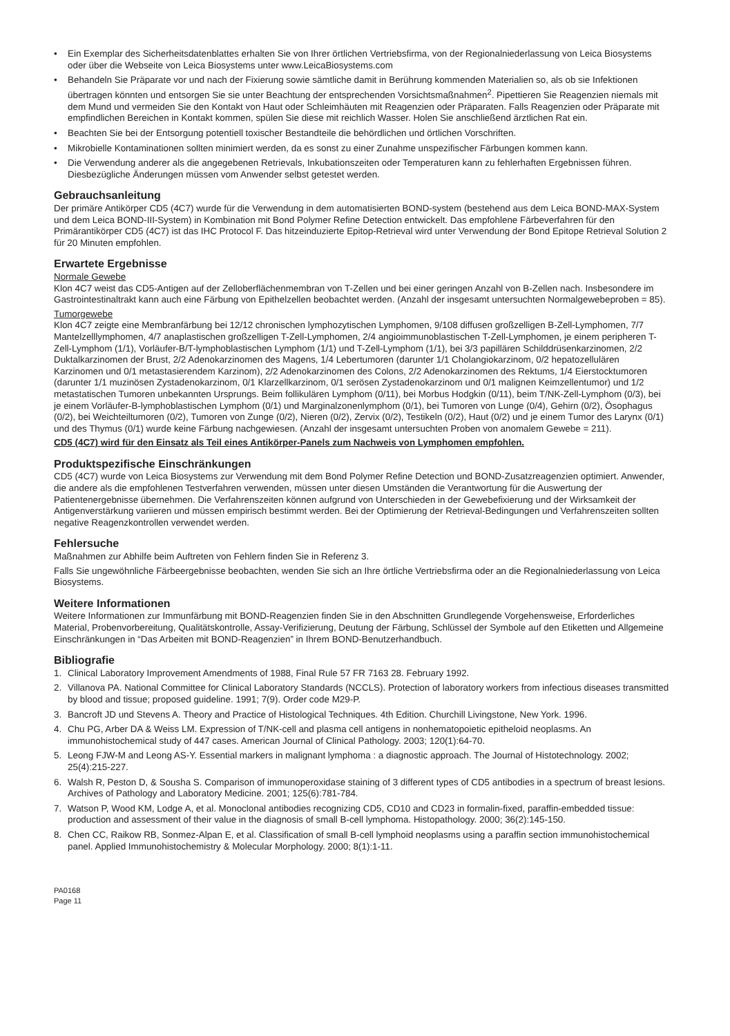• Ein Exemplar des Sicherheitsdatenblattes erhalten Sie von Ihrer örtlichen Vertriebsfirma, von der Regionalniederlassung von Leica Biosystems oder über die Webseite von Leica Biosystems unter www.LeicaBiosystems.com
• Behandeln Sie Präparate vor und nach der Fixierung sowie sämtliche damit in Berührung kommenden Materialien so, als ob sie Infektionen übertragen könnten und entsorgen Sie sie unter Beachtung der entsprechenden Vorsichtsmaßnahmen<sup>2</sup>. Pipettieren Sie Reagenzien niemals mit dem Mund und vermeiden Sie den Kontakt von Haut oder Schleimhäuten mit Reagenzien oder Präparaten. Falls Reagenzien oder Präparate mit empfindlichen Bereichen in Kontakt kommen, spülen Sie diese mit reichlich Wasser. Holen Sie anschließend ärztlichen Rat ein.
• Beachten Sie bei der Entsorgung potentiell toxischer Bestandteile die behördlichen und örtlichen Vorschriften.
• Mikrobielle Kontaminationen sollten minimiert werden, da es sonst zu einer Zunahme unspezifischer Färbungen kommen kann.
• Die Verwendung anderer als die angegebenen Retrievals, Inkubationszeiten oder Temperaturen kann zu fehlerhaften Ergebnissen führen. Diesbezügliche Änderungen müssen vom Anwender selbst getestet werden.
Gebrauchsanleitung
Der primäre Antikörper CD5 (4C7) wurde für die Verwendung in dem automatisierten BOND-system (bestehend aus dem Leica BOND-MAX-System und dem Leica BOND-III-System) in Kombination mit Bond Polymer Refine Detection entwickelt. Das empfohlene Färbeverfahren für den Primärantikörper CD5 (4C7) ist das IHC Protocol F. Das hitzeinduzierte Epitop-Retrieval wird unter Verwendung der Bond Epitope Retrieval Solution 2 für 20 Minuten empfohlen.
Erwartete Ergebnisse
Normale Gewebe
Klon 4C7 weist das CD5-Antigen auf der Zelloberflächenmembran von T-Zellen und bei einer geringen Anzahl von B-Zellen nach. Insbesondere im Gastrointestinaltrakt kann auch eine Färbung von Epithelzellen beobachtet werden. (Anzahl der insgesamt untersuchten Normalgewebeproben = 85).
Tumorgewebe
Klon 4C7 zeigte eine Membranfärbung bei 12/12 chronischen lymphozytischen Lymphomen, 9/108 diffusen großzelligen B-Zell-Lymphomen, 7/7 Mantelzelllymphomen, 4/7 anaplastischen großzelligen T-Zell-Lymphomen, 2/4 angioimmunoblastischen T-Zell-Lymphomen, je einem peripheren T-Zell-Lymphom (1/1), Vorläufer-B/T-lymphoblastischen Lymphom (1/1) und T-Zell-Lymphom (1/1), bei 3/3 papillären Schilddrüsenkarzinomen, 2/2 Duktalkarzinomen der Brust, 2/2 Adenokarzinomen des Magens, 1/4 Lebertumoren (darunter 1/1 Cholangiokarzinom, 0/2 hepatozellulären Karzinomen und 0/1 metastasierendem Karzinom), 2/2 Adenokarzinomen des Colons, 2/2 Adenokarzinomen des Rektums, 1/4 Eierstocktumoren (darunter 1/1 muzinösen Zystadenokarzinom, 0/1 Klarzellkarzinom, 0/1 serösen Zystadenokarzinom und 0/1 malignen Keimzellentumor) und 1/2 metastatischen Tumoren unbekannten Ursprungs. Beim follikulären Lymphom (0/11), bei Morbus Hodgkin (0/11), beim T/NK-Zell-Lymphom (0/3), bei je einem Vorläufer-B-lymphoblastischen Lymphom (0/1) und Marginalzonenlymphom (0/1), bei Tumoren von Lunge (0/4), Gehirn (0/2), Ösophagus (0/2), bei Weichteiltumoren (0/2), Tumoren von Zunge (0/2), Nieren (0/2), Zervix (0/2), Testikeln (0/2), Haut (0/2) und je einem Tumor des Larynx (0/1) und des Thymus (0/1) wurde keine Färbung nachgewiesen. (Anzahl der insgesamt untersuchten Proben von anomalem Gewebe = 211).
CD5 (4C7) wird für den Einsatz als Teil eines Antikörper-Panels zum Nachweis von Lymphomen empfohlen.
Produktspezifische Einschränkungen
CD5 (4C7) wurde von Leica Biosystems zur Verwendung mit dem Bond Polymer Refine Detection und BOND-Zusatzreagenzien optimiert. Anwender, die andere als die empfohlenen Testverfahren verwenden, müssen unter diesen Umständen die Verantwortung für die Auswertung der Patientenergebnisse übernehmen. Die Verfahrenszeiten können aufgrund von Unterschieden in der Gewebefixierung und der Wirksamkeit der Antigenverstärkung variieren und müssen empirisch bestimmt werden. Bei der Optimierung der Retrieval-Bedingungen und Verfahrenszeiten sollten negative Reagenzkontrollen verwendet werden.
Fehlersuche
Maßnahmen zur Abhilfe beim Auftreten von Fehlern finden Sie in Referenz 3.
Falls Sie ungewöhnliche Färbeergebnisse beobachten, wenden Sie sich an Ihre örtliche Vertriebsfirma oder an die Regionalniederlassung von Leica Biosystems.
Weitere Informationen
Weitere Informationen zur Immunfärbung mit BOND-Reagenzien finden Sie in den Abschnitten Grundlegende Vorgehensweise, Erforderliches Material, Probenvorbereitung, Qualitätskontrolle, Assay-Verifizierung, Deutung der Färbung, Schlüssel der Symbole auf den Etiketten und Allgemeine Einschränkungen in “Das Arbeiten mit BOND-Reagenzien” in Ihrem BOND-Benutzerhandbuch.
Bibliografie
1. Clinical Laboratory Improvement Amendments of 1988, Final Rule 57 FR 7163 28. February 1992.
2. Villanova PA. National Committee for Clinical Laboratory Standards (NCCLS). Protection of laboratory workers from infectious diseases transmitted by blood and tissue; proposed guideline. 1991; 7(9). Order code M29-P.
3. Bancroft JD und Stevens A. Theory and Practice of Histological Techniques. 4th Edition. Churchill Livingstone, New York. 1996.
4. Chu PG, Arber DA & Weiss LM. Expression of T/NK-cell and plasma cell antigens in nonhematopoietic epitheloid neoplasms. An immunohistochemical study of 447 cases. American Journal of Clinical Pathology. 2003; 120(1):64-70.
5. Leong FJW-M and Leong AS-Y. Essential markers in malignant lymphoma : a diagnostic approach. The Journal of Histotechnology. 2002; 25(4):215-227.
6. Walsh R, Peston D, & Sousha S. Comparison of immunoperoxidase staining of 3 different types of CD5 antibodies in a spectrum of breast lesions. Archives of Pathology and Laboratory Medicine. 2001; 125(6):781-784.
7. Watson P, Wood KM, Lodge A, et al. Monoclonal antibodies recognizing CD5, CD10 and CD23 in formalin-fixed, paraffin-embedded tissue: production and assessment of their value in the diagnosis of small B-cell lymphoma. Histopathology. 2000; 36(2):145-150.
8. Chen CC, Raikow RB, Sonmez-Alpan E, et al. Classification of small B-cell lymphoid neoplasms using a paraffin section immunohistochemical panel. Applied Immunohistochemistry & Molecular Morphology. 2000; 8(1):1-11.
PA0168
Page 11